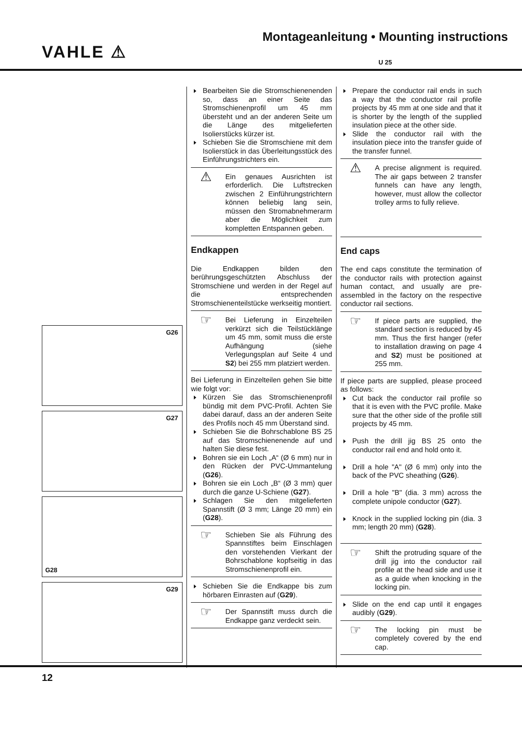VAHLE ⚠
Montageanleitung • Mounting instructions
U 25
G26
G27
G28
G29
Bearbeiten Sie die Stromschienenenden so, dass an einer Seite das Stromschienenprofil um 45 mm übersteht und an der anderen Seite um die Länge des mitgelieferten Isolierstücks kürzer ist.
Schieben Sie die Stromschiene mit dem Isolierstück in das Überleitungsstück des Einführungstrichters ein.
⚠
Ein genaues Ausrichten ist erforderlich. Die Luftstrecken zwischen 2 Einführungstrichtern können beliebig lang sein, müssen den Stromabnehmerarm aber die Möglichkeit zum kompletten Entspannen geben.
Endkappen
Die Endkappen bilden den berührungsgeschützten Abschluss der Stromschiene und werden in der Regel auf die entsprechenden Stromschienenteilstücke werkseitig montiert.
☞
Bei Lieferung in Einzelteilen verkürzt sich die Teilstücklänge um 45 mm, somit muss die erste Aufhängung (siehe Verlegungsplan auf Seite 4 und S2) bei 255 mm platziert werden.
Bei Lieferung in Einzelteilen gehen Sie bitte wie folgt vor:
Kürzen Sie das Stromschienenprofil bündig mit dem PVC-Profil. Achten Sie dabei darauf, dass an der anderen Seite des Profils noch 45 mm Überstand sind.
Schieben Sie die Bohrschablone BS 25 auf das Stromschienenende auf und halten Sie diese fest.
Bohren sie ein Loch „A“ (Ø 6 mm) nur in den Rücken der PVC-Ummantelung (G26).
Bohren sie ein Loch „B“ (Ø 3 mm) quer durch die ganze U-Schiene (G27).
Schlagen Sie den mitgelieferten Spannstift (Ø 3 mm; Länge 20 mm) ein (G28).
☞
Schieben Sie als Führung des Spannstiftes beim Einschlagen den vorstehenden Vierkant der Bohrschablone kopfseitig in das Stromschienenprofil ein.
Schieben Sie die Endkappe bis zum hörbaren Einrasten auf (G29).
☞
Der Spannstift muss durch die Endkappe ganz verdeckt sein.
Prepare the conductor rail ends in such a way that the conductor rail profile projects by 45 mm at one side and that it is shorter by the length of the supplied insulation piece at the other side.
Slide the conductor rail with the insulation piece into the transfer guide of the transfer funnel.
⚠
A precise alignment is required. The air gaps between 2 transfer funnels can have any length, however, must allow the collector trolley arms to fully relieve.
End caps
The end caps constitute the termination of the conductor rails with protection against human contact, and usually are pre-assembled in the factory on the respective conductor rail sections.
☞
If piece parts are supplied, the standard section is reduced by 45 mm. Thus the first hanger (refer to installation drawing on page 4 and S2) must be positioned at 255 mm.
If piece parts are supplied, please proceed as follows:
Cut back the conductor rail profile so that it is even with the PVC profile. Make sure that the other side of the profile still projects by 45 mm.
Push the drill jig BS 25 onto the conductor rail end and hold onto it.
Drill a hole "A" (Ø 6 mm) only into the back of the PVC sheathing (G26).
Drill a hole "B" (dia. 3 mm) across the complete unipole conductor (G27).
Knock in the supplied locking pin (dia. 3 mm; length 20 mm) (G28).
☞
Shift the protruding square of the drill jig into the conductor rail profile at the head side and use it as a guide when knocking in the locking pin.
Slide on the end cap until it engages audibly (G29).
☞
The locking pin must be completely covered by the end cap.
12